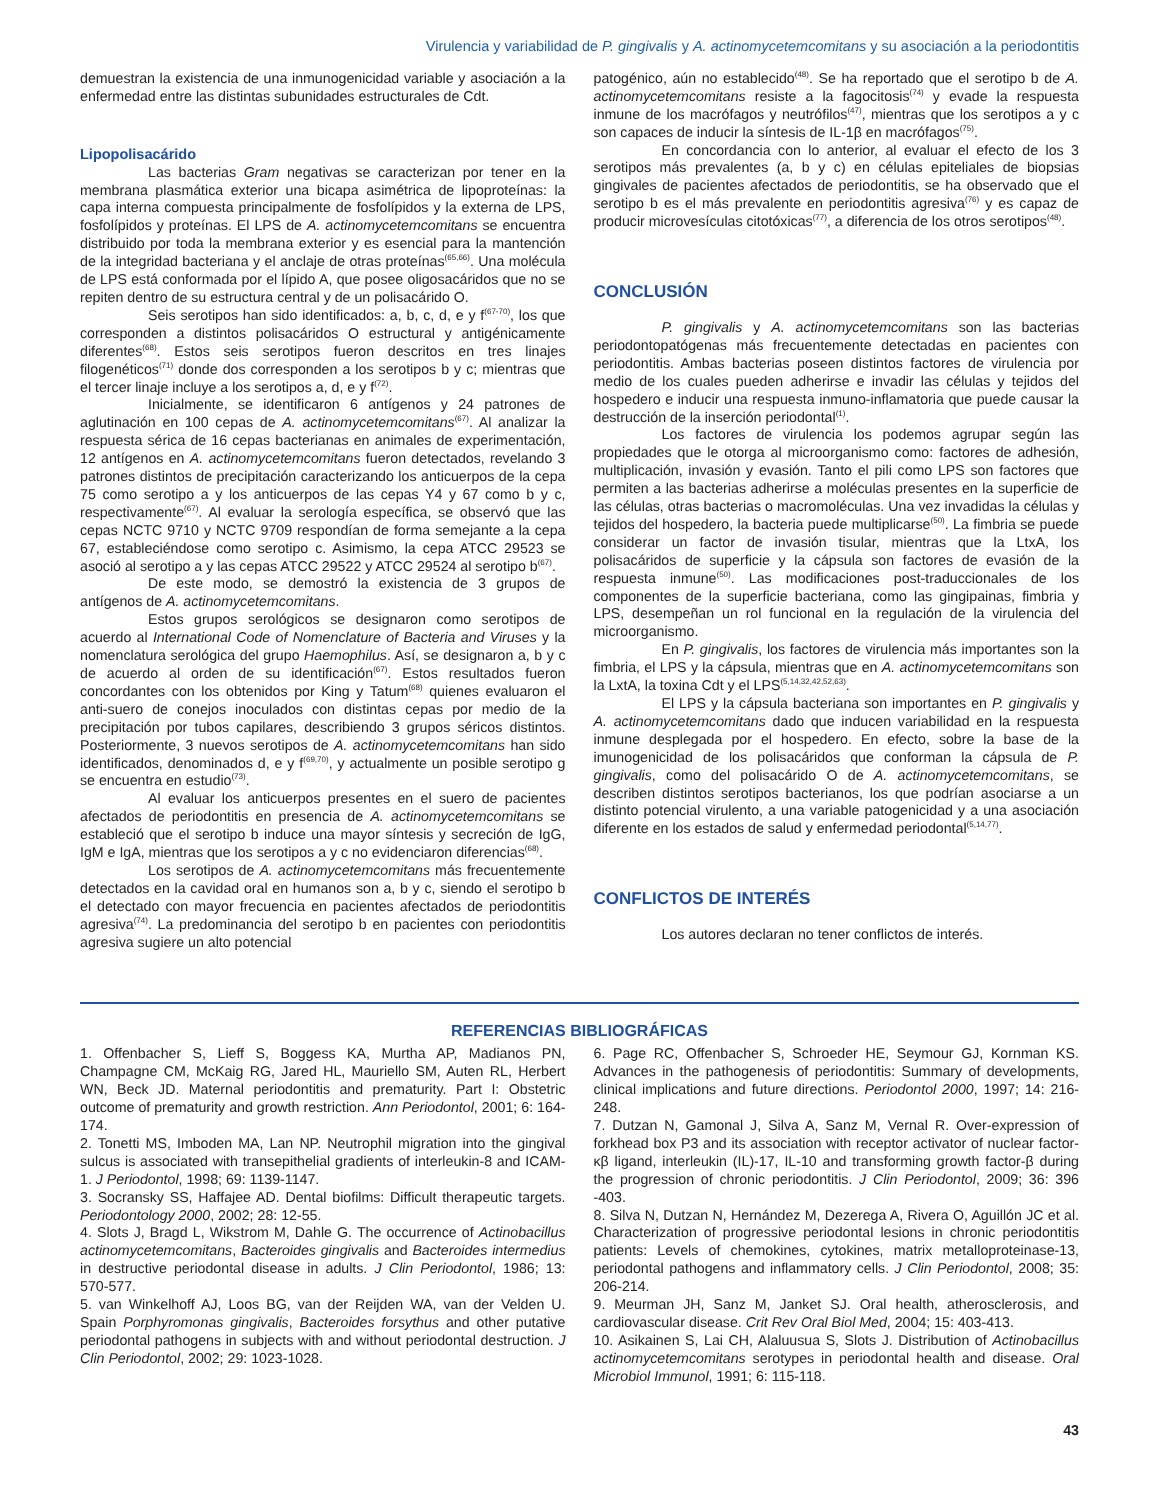Virulencia y variabilidad de P. gingivalis y A. actinomycetemcomitans y su asociación a la periodontitis
demuestran la existencia de una inmunogenicidad variable y asociación a la enfermedad entre las distintas subunidades estructurales de Cdt.
Lipopolisacárido
Las bacterias Gram negativas se caracterizan por tener en la membrana plasmática exterior una bicapa asimétrica de lipoproteínas: la capa interna compuesta principalmente de fosfolípidos y la externa de LPS, fosfolípidos y proteínas. El LPS de A. actinomycetemcomitans se encuentra distribuido por toda la membrana exterior y es esencial para la mantención de la integridad bacteriana y el anclaje de otras proteínas<sup>(65,66)</sup>. Una molécula de LPS está conformada por el lípido A, que posee oligosacáridos que no se repiten dentro de su estructura central y de un polisacárido O.
Seis serotipos han sido identificados: a, b, c, d, e y f<sup>(67-70)</sup>, los que corresponden a distintos polisacáridos O estructural y antigénicamente diferentes<sup>(68)</sup>. Estos seis serotipos fueron descritos en tres linajes filogenéticos<sup>(71)</sup> donde dos corresponden a los serotipos b y c; mientras que el tercer linaje incluye a los serotipos a, d, e y f<sup>(72)</sup>.
Inicialmente, se identificaron 6 antígenos y 24 patrones de aglutinación en 100 cepas de A. actinomycetemcomitans<sup>(67)</sup>. Al analizar la respuesta sérica de 16 cepas bacterianas en animales de experimentación, 12 antígenos en A. actinomycetemcomitans fueron detectados, revelando 3 patrones distintos de precipitación caracterizando los anticuerpos de la cepa 75 como serotipo a y los anticuerpos de las cepas Y4 y 67 como b y c, respectivamente<sup>(67)</sup>. Al evaluar la serología específica, se observó que las cepas NCTC 9710 y NCTC 9709 respondían de forma semejante a la cepa 67, estableciéndose como serotipo c. Asimismo, la cepa ATCC 29523 se asoció al serotipo a y las cepas ATCC 29522 y ATCC 29524 al serotipo b<sup>(67)</sup>.
De este modo, se demostró la existencia de 3 grupos de antígenos de A. actinomycetemcomitans.
Estos grupos serológicos se designaron como serotipos de acuerdo al International Code of Nomenclature of Bacteria and Viruses y la nomenclatura serológica del grupo Haemophilus. Así, se designaron a, b y c de acuerdo al orden de su identificación<sup>(67)</sup>. Estos resultados fueron concordantes con los obtenidos por King y Tatum<sup>(68)</sup> quienes evaluaron el anti-suero de conejos inoculados con distintas cepas por medio de la precipitación por tubos capilares, describiendo 3 grupos séricos distintos. Posteriormente, 3 nuevos serotipos de A. actinomycetemcomitans han sido identificados, denominados d, e y f<sup>(69,70)</sup>, y actualmente un posible serotipo g se encuentra en estudio<sup>(73)</sup>.
Al evaluar los anticuerpos presentes en el suero de pacientes afectados de periodontitis en presencia de A. actinomycetemcomitans se estableció que el serotipo b induce una mayor síntesis y secreción de IgG, IgM e IgA, mientras que los serotipos a y c no evidenciaron diferencias<sup>(68)</sup>.
Los serotipos de A. actinomycetemcomitans más frecuentemente detectados en la cavidad oral en humanos son a, b y c, siendo el serotipo b el detectado con mayor frecuencia en pacientes afectados de periodontitis agresiva<sup>(74)</sup>. La predominancia del serotipo b en pacientes con periodontitis agresiva sugiere un alto potencial
patogénico, aún no establecido<sup>(48)</sup>. Se ha reportado que el serotipo b de A. actinomycetemcomitans resiste a la fagocitosis<sup>(74)</sup> y evade la respuesta inmune de los macrófagos y neutrófilos<sup>(47)</sup>, mientras que los serotipos a y c son capaces de inducir la síntesis de IL-1β en macrófagos<sup>(75)</sup>.
En concordancia con lo anterior, al evaluar el efecto de los 3 serotipos más prevalentes (a, b y c) en células epiteliales de biopsias gingivales de pacientes afectados de periodontitis, se ha observado que el serotipo b es el más prevalente en periodontitis agresiva<sup>(76)</sup> y es capaz de producir microvesículas citotóxicas<sup>(77)</sup>, a diferencia de los otros serotipos<sup>(48)</sup>.
CONCLUSIÓN
P. gingivalis y A. actinomycetemcomitans son las bacterias periodontopatógenas más frecuentemente detectadas en pacientes con periodontitis. Ambas bacterias poseen distintos factores de virulencia por medio de los cuales pueden adherirse e invadir las células y tejidos del hospedero e inducir una respuesta inmuno-inflamatoria que puede causar la destrucción de la inserción periodontal<sup>(1)</sup>.
Los factores de virulencia los podemos agrupar según las propiedades que le otorga al microorganismo como: factores de adhesión, multiplicación, invasión y evasión. Tanto el pili como LPS son factores que permiten a las bacterias adherirse a moléculas presentes en la superficie de las células, otras bacterias o macromoléculas. Una vez invadidas la células y tejidos del hospedero, la bacteria puede multiplicarse<sup>(50)</sup>. La fimbria se puede considerar un factor de invasión tisular, mientras que la LtxA, los polisacáridos de superficie y la cápsula son factores de evasión de la respuesta inmune<sup>(50)</sup>. Las modificaciones post-traduccionales de los componentes de la superficie bacteriana, como las gingipainas, fimbria y LPS, desempeñan un rol funcional en la regulación de la virulencia del microorganismo.
En P. gingivalis, los factores de virulencia más importantes son la fimbria, el LPS y la cápsula, mientras que en A. actinomycetemcomitans son la LxtA, la toxina Cdt y el LPS<sup>(5,14,32,42,52,63)</sup>.
El LPS y la cápsula bacteriana son importantes en P. gingivalis y A. actinomycetemcomitans dado que inducen variabilidad en la respuesta inmune desplegada por el hospedero. En efecto, sobre la base de la imunogenicidad de los polisacáridos que conforman la cápsula de P. gingivalis, como del polisacárido O de A. actinomycetemcomitans, se describen distintos serotipos bacterianos, los que podrían asociarse a un distinto potencial virulento, a una variable patogenicidad y a una asociación diferente en los estados de salud y enfermedad periodontal<sup>(5,14,77)</sup>.
CONFLICTOS DE INTERÉS
Los autores declaran no tener conflictos de interés.
REFERENCIAS BIBLIOGRÁFICAS
1. Offenbacher S, Lieff S, Boggess KA, Murtha AP, Madianos PN, Champagne CM, McKaig RG, Jared HL, Mauriello SM, Auten RL, Herbert WN, Beck JD. Maternal periodontitis and prematurity. Part I: Obstetric outcome of prematurity and growth restriction. Ann Periodontol, 2001; 6: 164-174.
2. Tonetti MS, Imboden MA, Lan NP. Neutrophil migration into the gingival sulcus is associated with transepithelial gradients of interleukin-8 and ICAM-1. J Periodontol, 1998; 69: 1139-1147.
3. Socransky SS, Haffajee AD. Dental biofilms: Difficult therapeutic targets. Periodontology 2000, 2002; 28: 12-55.
4. Slots J, Bragd L, Wikstrom M, Dahle G. The occurrence of Actinobacillus actinomycetemcomitans, Bacteroides gingivalis and Bacteroides intermedius in destructive periodontal disease in adults. J Clin Periodontol, 1986; 13: 570-577.
5. van Winkelhoff AJ, Loos BG, van der Reijden WA, van der Velden U. Spain Porphyromonas gingivalis, Bacteroides forsythus and other putative periodontal pathogens in subjects with and without periodontal destruction. J Clin Periodontol, 2002; 29: 1023-1028.
6. Page RC, Offenbacher S, Schroeder HE, Seymour GJ, Kornman KS. Advances in the pathogenesis of periodontitis: Summary of developments, clinical implications and future directions. Periodontol 2000, 1997; 14: 216-248.
7. Dutzan N, Gamonal J, Silva A, Sanz M, Vernal R. Over-expression of forkhead box P3 and its association with receptor activator of nuclear factor-κβ ligand, interleukin (IL)-17, IL-10 and transforming growth factor-β during the progression of chronic periodontitis. J Clin Periodontol, 2009; 36: 396 -403.
8. Silva N, Dutzan N, Hernández M, Dezerega A, Rivera O, Aguillón JC et al. Characterization of progressive periodontal lesions in chronic periodontitis patients: Levels of chemokines, cytokines, matrix metalloproteinase-13, periodontal pathogens and inflammatory cells. J Clin Periodontol, 2008; 35: 206-214.
9. Meurman JH, Sanz M, Janket SJ. Oral health, atherosclerosis, and cardiovascular disease. Crit Rev Oral Biol Med, 2004; 15: 403-413.
10. Asikainen S, Lai CH, Alaluusua S, Slots J. Distribution of Actinobacillus actinomycetemcomitans serotypes in periodontal health and disease. Oral Microbiol Immunol, 1991; 6: 115-118.
43